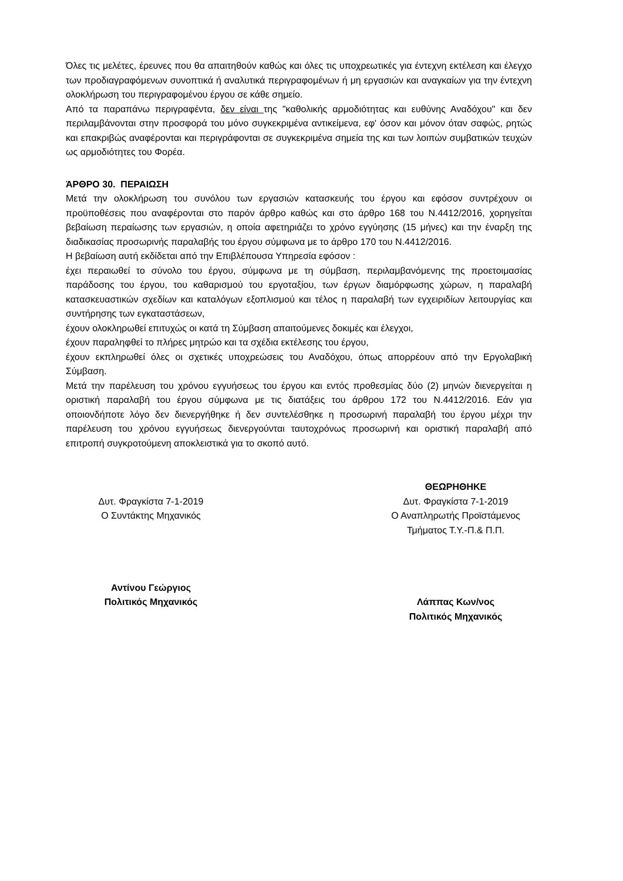Όλες τις μελέτες, έρευνες που θα απαιτηθούν καθώς και όλες τις υποχρεωτικές για έντεχνη εκτέλεση και έλεγχο των προδιαγραφόμενων συνοπτικά ή αναλυτικά περιγραφομένων ή μη εργασιών και αναγκαίων για την έντεχνη ολοκλήρωση του περιγραφομένου έργου σε κάθε σημείο.
Από τα παραπάνω περιγραφέντα, δεν είναι της "καθολικής αρμοδιότητας και ευθύνης Αναδόχου" και δεν περιλαμβάνονται στην προσφορά του μόνο συγκεκριμένα αντικείμενα, εφ' όσον και μόνον όταν σαφώς, ρητώς και επακριβώς αναφέρονται και περιγράφονται σε συγκεκριμένα σημεία της και των λοιπών συμβατικών τευχών ως αρμοδιότητες του Φορέα.
ΆΡΘΡΟ 30. ΠΕΡΑΙΩΣΗ
Μετά την ολοκλήρωση του συνόλου των εργασιών κατασκευής του έργου και εφόσον συντρέχουν οι προϋποθέσεις που αναφέρονται στο παρόν άρθρο καθώς και στο άρθρο 168 του Ν.4412/2016, χορηγείται βεβαίωση περαίωσης των εργασιών, η οποία αφετηριάζει το χρόνο εγγύησης (15 μήνες) και την έναρξη της διαδικασίας προσωρινής παραλαβής του έργου σύμφωνα με το άρθρο 170 του Ν.4412/2016.
Η βεβαίωση αυτή εκδίδεται από την Επιβλέπουσα Υπηρεσία εφόσον :
έχει περαιωθεί το σύνολο του έργου, σύμφωνα με τη σύμβαση, περιλαμβανόμενης της προετοιμασίας παράδοσης του έργου, του καθαρισμού του εργοταξίου, των έργων διαμόρφωσης χώρων, η παραλαβή κατασκευαστικών σχεδίων και καταλόγων εξοπλισμού και τέλος η παραλαβή των εγχειριδίων λειτουργίας και συντήρησης των εγκαταστάσεων,
έχουν ολοκληρωθεί επιτυχώς οι κατά τη Σύμβαση απαιτούμενες δοκιμές και έλεγχοι,
έχουν παραληφθεί το πλήρες μητρώο και τα σχέδια εκτέλεσης του έργου,
έχουν εκπληρωθεί όλες οι σχετικές υποχρεώσεις του Αναδόχου, όπως απορρέουν από την Εργολαβική Σύμβαση.
Μετά την παρέλευση του χρόνου εγγυήσεως του έργου και εντός προθεσμίας δύο (2) μηνών διενεργείται η οριστική παραλαβή του έργου σύμφωνα με τις διατάξεις του άρθρου 172 του Ν.4412/2016. Εάν για οποιονδήποτε λόγο δεν διενεργήθηκε ή δεν συντελέσθηκε η προσωρινή παραλαβή του έργου μέχρι την παρέλευση του χρόνου εγγυήσεως διενεργούνται ταυτοχρόνως προσωρινή και οριστική παραλαβή από επιτροπή συγκροτούμενη αποκλειστικά για το σκοπό αυτό.
Δυτ. Φραγκίστα 7-1-2019
Ο Συντάκτης Μηχανικός
Αντίνου Γεώργιος
Πολιτικός Μηχανικός
ΘΕΩΡΗΘΗΚΕ
Δυτ. Φραγκίστα 7-1-2019
Ο Αναπληρωτής Προϊστάμενος
Τμήματος Τ.Υ.-Π.& Π.Π.
Λάππας Κων/νος
Πολιτικός Μηχανικός